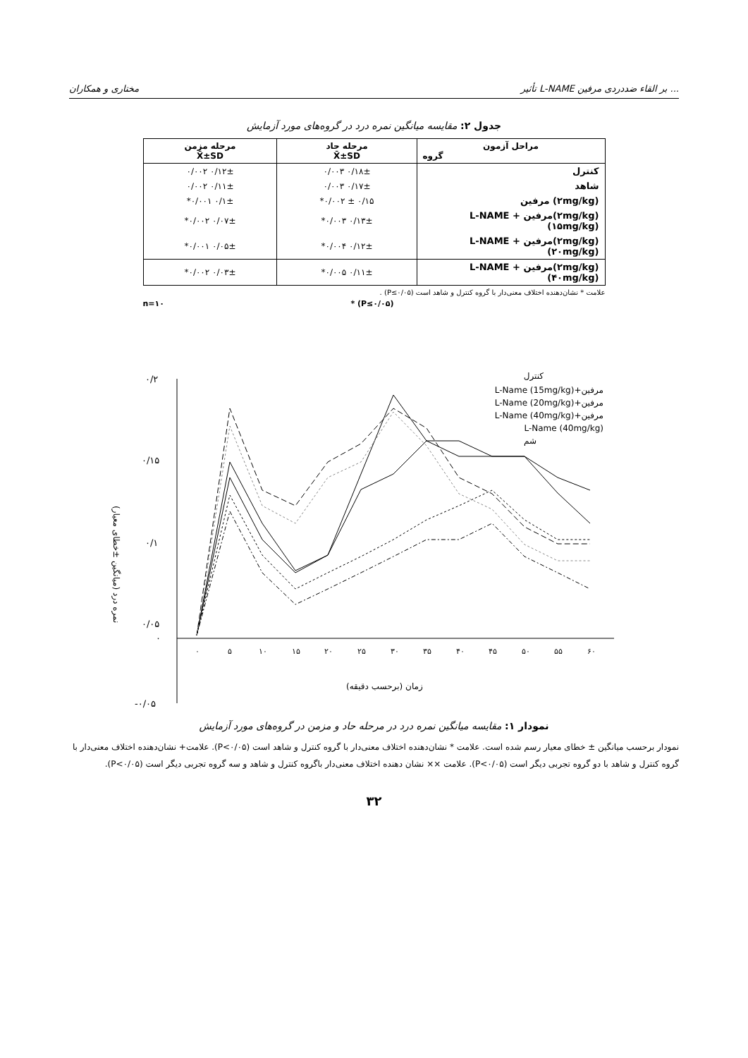مختاری و همکاران تأثیر L-NAME بر القاء ضددردی مرفین ...
جدول ۲: مقایسه میانگین نمره درد در گروه‌های مورد آزمایش
| مراحل آزمون گروه | مرحله حاد X̄±SD | مرحله مزمن X̄±SD |
| --- | --- | --- |
| کنترل | ۰/۱۸± ۰/۰۰۳ | ۰/۱۲± ۰/۰۰۲ |
| شاهد | ۰/۱۷± ۰/۰۰۳ | ۰/۱۱± ۰/۰۰۲ |
| (۲mg/kg) مرفین | ۰/۱۵ ± ۰/۰۰۲* | ۰/۱± ۰/۰۰۱* |
| (۲mg/kg)مرفین + L-NAME (۱۵mg/kg) | ۰/۱۳± ۰/۰۰۳* | ۰/۰۷± ۰/۰۰۲* |
| (۲mg/kg)مرفین + L-NAME (۲۰mg/kg) | ۰/۱۲± ۰/۰۰۴* | ۰/۰۵± ۰/۰۰۱* |
| (۲mg/kg)مرفین + L-NAME (۴۰mg/kg) | ۰/۱۱± ۰/۰۰۵* | ۰/۰۳± ۰/۰۰۲* |
علامت * نشان‌دهنده اختلاف معنی‌دار با گروه کنترل و شاهد است (P≤۰/۰۵) .
n=۱۰ * (P≤۰/۰۵)
نمره درد (میانگین ±خطای معیار)
۰/۲
۰/۱۵
۰/۱
۰/۰۵
۰
-۰/۰۵
۰
۵
۱۰
۱۵
۲۰
۲۵
۳۰
۳۵
۴۰
۴۵
۵۰
۵۵
۶۰
زمان (برحسب دقیقه)
کنترل
مرفین+L-Name (15mg/kg)
مرفین+L-Name (20mg/kg)
مرفین+L-Name (40mg/kg)
L-Name (40mg/kg)
شم
نمودار ۱: مقایسه میانگین نمره درد در مرحله حاد و مزمن در گروه‌های مورد آزمایش
نمودار برحسب میانگین ± خطای معیار رسم شده است. علامت * نشان‌دهنده اختلاف معنی‌دار با گروه کنترل و شاهد است (P<۰/۰۵). علامت+ نشان‌دهنده اختلاف معنی‌دار با گروه کنترل و شاهد با دو گروه تجربی دیگر است (P<۰/۰۵). علامت ×× نشان دهنده اختلاف معنی‌دار باگروه کنترل و شاهد و سه گروه تجربی دیگر است (P<۰/۰۵).
۳۲